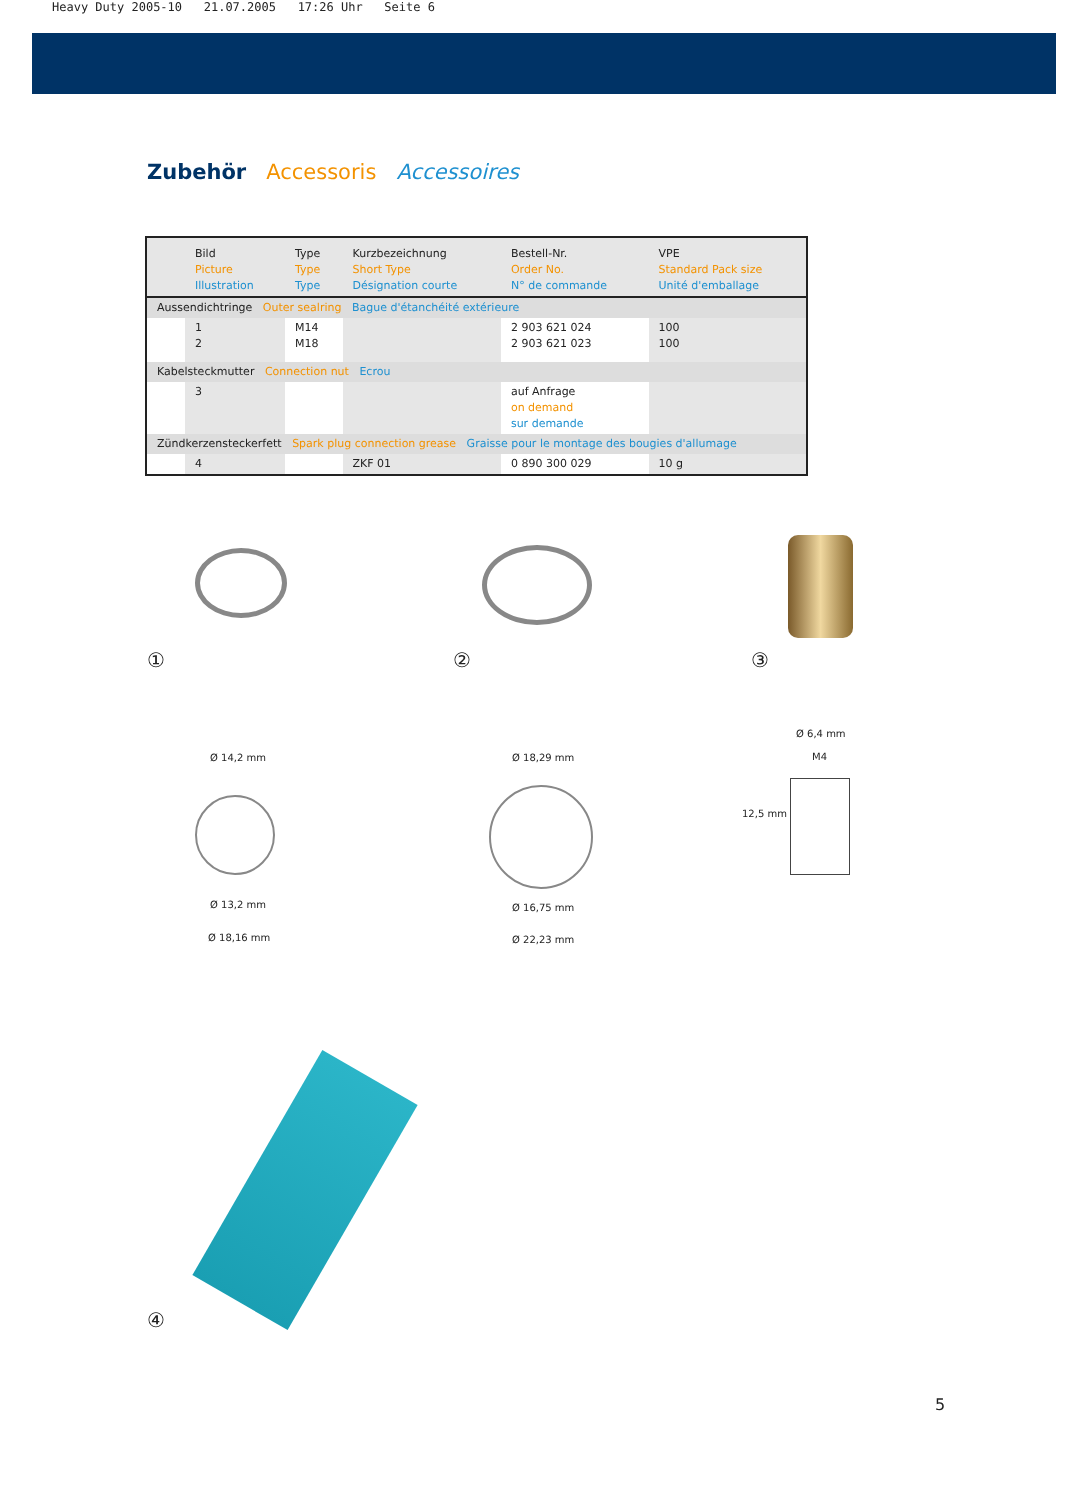Heavy Duty 2005-10 21.07.2005 17:26 Uhr Seite 6
Zubehör Accessoris Accessoires
| | Bild Picture Illustration | Type Type Type | Kurzbezeichnung Short Type Désignation courte | Bestell-Nr. Order No. N° de commande | VPE Standard Pack size Unité d'emballage |
| --- | --- | --- | --- | --- | --- |
| Aussendichtringe Outer sealring Bague d'étanchéité extérieure | | | | | |
| | 1 2 | M14 M18 | | 2 903 621 024 2 903 621 023 | 100 100 |
| Kabelsteckmutter Connection nut Ecrou | | | | | |
| | 3 | | | auf Anfrage on demand sur demande | |
| Zündkerzensteckerfett Spark plug connection grease Graisse pour le montage des bougies d'allumage | | | | | |
| | 4 | | ZKF 01 | 0 890 300 029 | 10 g |
① ② ③
Ø 14,2 mm
Ø 13,2 mm
Ø 18,16 mm
Ø 18,29 mm
Ø 16,75 mm
Ø 22,23 mm
Ø 6,4 mm
M4
12,5 mm
④
5